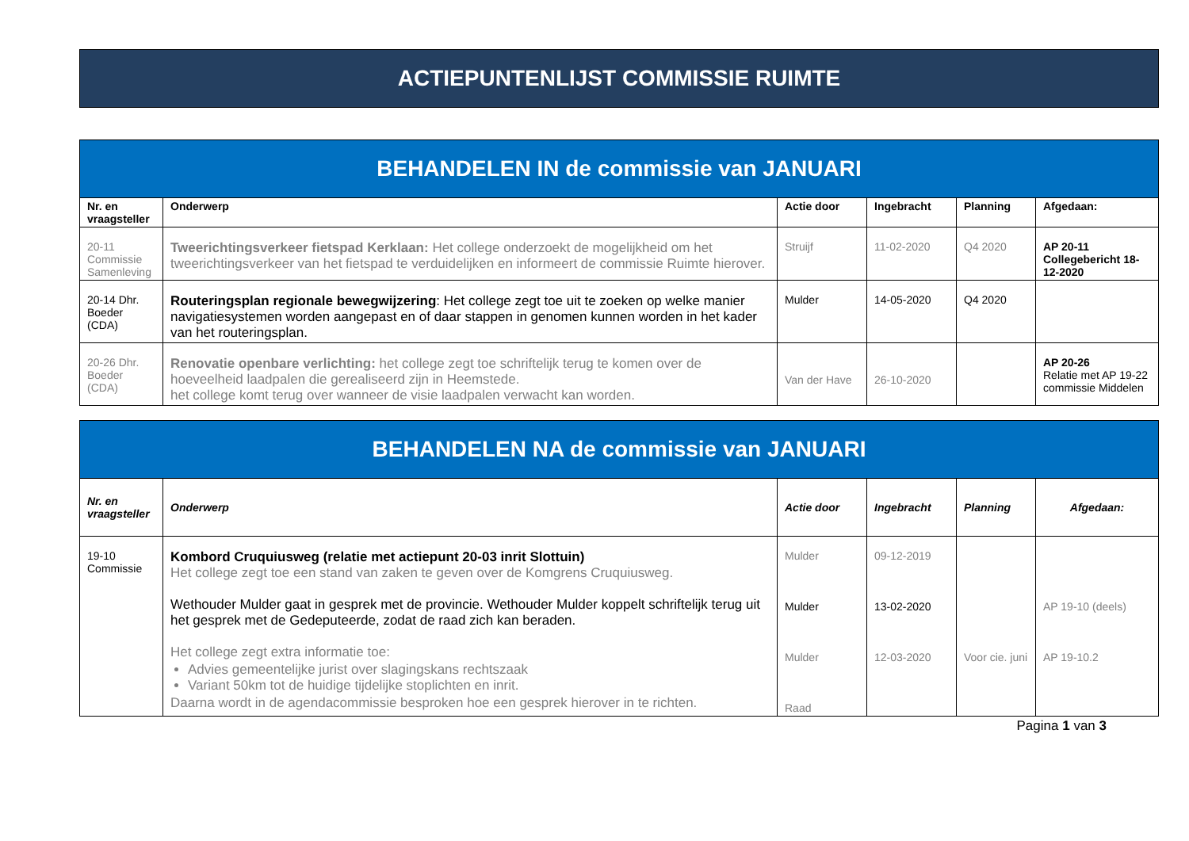ACTIEPUNTENLIJST COMMISSIE RUIMTE
| BEHANDELEN IN de commissie van JANUARI | | | | | |
| Nr. en vraagsteller | Onderwerp | Actie door | Ingebracht | Planning | Afgedaan: |
| 20-11 Commissie Samenleving | Tweerichtingsverkeer fietspad Kerklaan: Het college onderzoekt de mogelijkheid om het tweerichtingsverkeer van het fietspad te verduidelijken en informeert de commissie Ruimte hierover. | Struijf | 11-02-2020 | Q4 2020 | AP 20-11 Collegebericht 18-12-2020 |
| 20-14 Dhr. Boeder (CDA) | Routeringsplan regionale bewegwijzering : Het college zegt toe uit te zoeken op welke manier navigatiesystemen worden aangepast en of daar stappen in genomen kunnen worden in het kader van het routeringsplan. | Mulder | 14-05-2020 | Q4 2020 | |
| 20-26 Dhr. Boeder (CDA) | Renovatie openbare verlichting: het college zegt toe schriftelijk terug te komen over de hoeveelheid laadpalen die gerealiseerd zijn in Heemstede. het college komt terug over wanneer de visie laadpalen verwacht kan worden. | Van der Have | 26-10-2020 | | AP 20-26 Relatie met AP 19-22 commissie Middelen |
| BEHANDELEN NA de commissie van JANUARI | | | | | |
| Nr. en vraagsteller | Onderwerp | Actie door | Ingebracht | Planning | Afgedaan: |
| 19-10 Commissie | Kombord Cruquiusweg (relatie met actiepunt 20-03 inrit Slottuin) Het college zegt toe een stand van zaken te geven over de Komgrens Cruquiusweg. Wethouder Mulder gaat in gesprek met de provincie. Wethouder Mulder koppelt schriftelijk terug uit het gesprek met de Gedeputeerde, zodat de raad zich kan beraden. Het college zegt extra informatie toe: Advies gemeentelijke jurist over slagingskans rechtszaak Variant 50km tot de huidige tijdelijke stoplichten en inrit. Daarna wordt in de agendacommissie besproken hoe een gesprek hierover in te richten. | Mulder Mulder Mulder Raad | 09-12-2019 13-02-2020 12-03-2020 | Voor cie. juni | AP 19-10 (deels) AP 19-10.2 |
Pagina 1 van 3